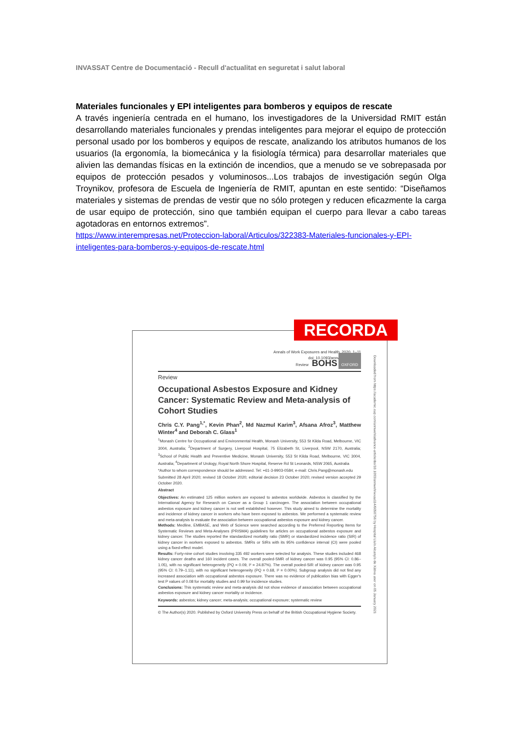INVASSAT Centre de Documentació - Recull d'actualitat en seguretat i salut laboral
Materiales funcionales y EPI inteligentes para bomberos y equipos de rescate
A través ingeniería centrada en el humano, los investigadores de la Universidad RMIT están desarrollando materiales funcionales y prendas inteligentes para mejorar el equipo de protección personal usado por los bomberos y equipos de rescate, analizando los atributos humanos de los usuarios (la ergonomía, la biomecánica y la fisiología térmica) para desarrollar materiales que alivien las demandas físicas en la extinción de incendios, que a menudo se ve sobrepasada por equipos de protección pesados y voluminosos...Los trabajos de investigación según Olga Troynikov, profesora de Escuela de Ingeniería de RMIT, apuntan en este sentido: “Diseñamos materiales y sistemas de prendas de vestir que no sólo protegen y reducen eficazmente la carga de usar equipo de protección, sino que también equipan el cuerpo para llevar a cabo tareas agotadoras en entornos extremos”.
https://www.interempresas.net/Proteccion-laboral/Articulos/322383-Materiales-funcionales-y-EPI-inteligentes-para-bomberos-y-equipos-de-rescate.html
Annals of Work Exposures and Health, 2020, 1–11
doi: 10.1093/annweh/wxaa114
Review BOHS OXFORD
Review
Occupational Asbestos Exposure and Kidney Cancer: Systematic Review and Meta-analysis of Cohort Studies
Chris C.Y. Pang<sup>1,*</sup>, Kevin Phan<sup>2</sup>, Md Nazmul Karim<sup>3</sup>, Afsana Afroz<sup>3</sup>, Matthew Winter<sup>4</sup> and Deborah C. Glass<sup>1</sup>
<sup>1</sup> Monash Centre for Occupational and Environmental Health, Monash University, 553 St Kilda Road, Melbourne, VIC 3004, Australia; <sup>2</sup>Department of Surgery, Liverpool Hospital, 75 Elizabeth St, Liverpool, NSW 2170, Australia; <sup>3</sup>School of Public Health and Preventive Medicine, Monash University, 553 St Kilda Road, Melbourne, VIC 3004, Australia; <sup>4</sup>Department of Urology, Royal North Shore Hospital, Reserve Rd St Leonards, NSW 2065, Australia
*Author to whom correspondence should be addressed. Tel: +61-3-9903-0584; e-mail: Chris.Pang@monash.edu
Submitted 28 April 2020; revised 18 October 2020; editorial decision 23 October 2020; revised version accepted 29 October 2020.
Abstract
Objectives: An estimated 125 million workers are exposed to asbestos worldwide. Asbestos is classified by the International Agency for Research on Cancer as a Group 1 carcinogen. The association between occupational asbestos exposure and kidney cancer is not well established however. This study aimed to determine the mortality and incidence of kidney cancer in workers who have been exposed to asbestos. We performed a systematic review and meta-analysis to evaluate the association between occupational asbestos exposure and kidney cancer.
Methods: Medline, EMBASE, and Web of Science were searched according to the Preferred Reporting Items for Systematic Reviews and Meta-Analyses (PRISMA) guidelines for articles on occupational asbestos exposure and kidney cancer. The studies reported the standardized mortality ratio (SMR) or standardized incidence ratio (SIR) of kidney cancer in workers exposed to asbestos. SMRs or SIRs with its 95% confidence interval (CI) were pooled using a fixed-effect model.
Results: Forty-nine cohort studies involving 335 492 workers were selected for analysis. These studies included 468 kidney cancer deaths and 160 incident cases. The overall pooled-SMR of kidney cancer was 0.95 (95% CI: 0.86–1.05), with no significant heterogeneity (PQ = 0.09, I² = 24.87%). The overall pooled-SIR of kidney cancer was 0.95 (95% CI: 0.79–1.11), with no significant heterogeneity (PQ = 0.68, I² = 0.00%). Subgroup analysis did not find any increased association with occupational asbestos exposure. There was no evidence of publication bias with Egger's test P values of 0.08 for mortality studies and 0.99 for incidence studies.
Conclusions: This systematic review and meta-analysis did not show evidence of association between occupational asbestos exposure and kidney cancer mortality or incidence.
Keywords: asbestos; kidney cancer; meta-analysis; occupational exposure; systematic review
© The Author(s) 2020. Published by Oxford University Press on behalf of the British Occupational Hygiene Society.
Downloaded from https://academic.oup.com/annweh/advance-article/doi/10.1093/annweh/wxaa114/6050756 by Hospital Lluís Alcanyís de Xàtiva user on 05 January 2021
RECORDA